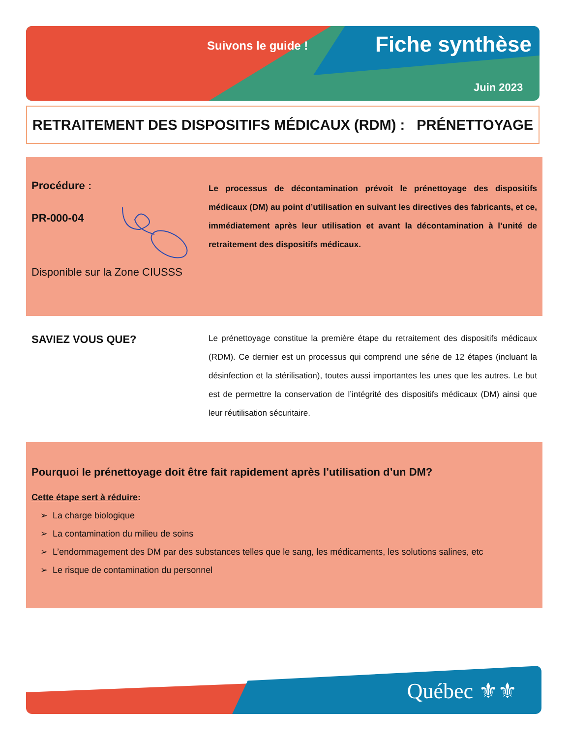Suivons le guide ! Fiche synthèse
Juin 2023
RETRAITEMENT DES DISPOSITIFS MÉDICAUX (RDM) : PRÉNETTOYAGE
Procédure :
PR-000-04
Disponible sur la Zone CIUSSS
Le processus de décontamination prévoit le prénettoyage des dispositifs médicaux (DM) au point d’utilisation en suivant les directives des fabricants, et ce, immédiatement après leur utilisation et avant la décontamination à l’unité de retraitement des dispositifs médicaux.
SAVIEZ VOUS QUE?
Le prénettoyage constitue la première étape du retraitement des dispositifs médicaux (RDM). Ce dernier est un processus qui comprend une série de 12 étapes (incluant la désinfection et la stérilisation), toutes aussi importantes les unes que les autres. Le but est de permettre la conservation de l’intégrité des dispositifs médicaux (DM) ainsi que leur réutilisation sécuritaire.
Pourquoi le prénettoyage doit être fait rapidement après l’utilisation d’un DM?
Cette étape sert à réduire:
➢ La charge biologique
➢ La contamination du milieu de soins
➢ L’endommagement des DM par des substances telles que le sang, les médicaments, les solutions salines, etc
➢ Le risque de contamination du personnel
Québec ⚜⚜